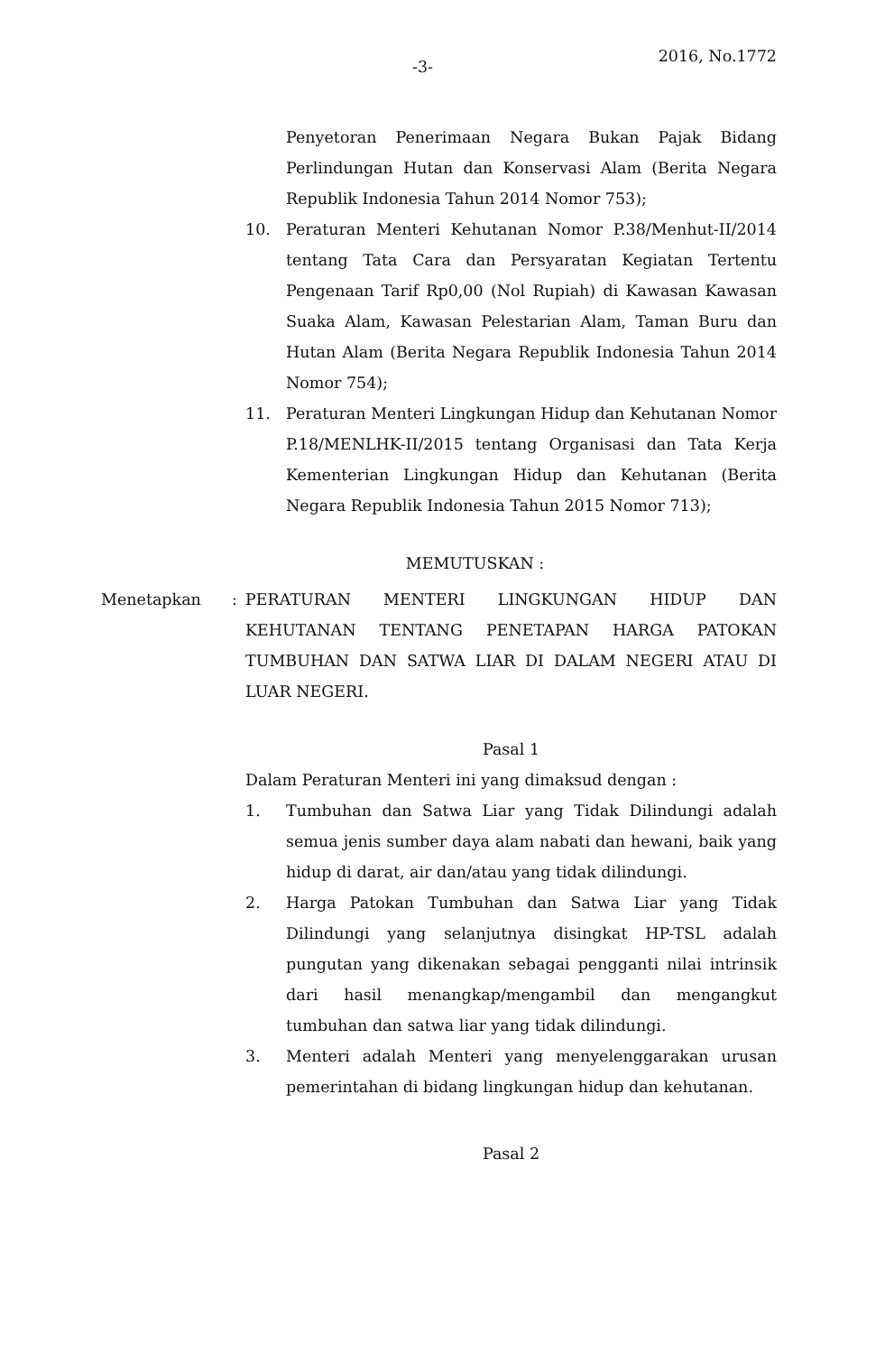-3- 2016, No.1772
Penyetoran Penerimaan Negara Bukan Pajak Bidang Perlindungan Hutan dan Konservasi Alam (Berita Negara Republik Indonesia Tahun 2014 Nomor 753);
10. Peraturan Menteri Kehutanan Nomor P.38/Menhut-II/2014 tentang Tata Cara dan Persyaratan Kegiatan Tertentu Pengenaan Tarif Rp0,00 (Nol Rupiah) di Kawasan Kawasan Suaka Alam, Kawasan Pelestarian Alam, Taman Buru dan Hutan Alam (Berita Negara Republik Indonesia Tahun 2014 Nomor 754);
11. Peraturan Menteri Lingkungan Hidup dan Kehutanan Nomor P.18/MENLHK-II/2015 tentang Organisasi dan Tata Kerja Kementerian Lingkungan Hidup dan Kehutanan (Berita Negara Republik Indonesia Tahun 2015 Nomor 713);
MEMUTUSKAN :
Menetapkan: PERATURAN MENTERI LINGKUNGAN HIDUP DAN KEHUTANAN TENTANG PENETAPAN HARGA PATOKAN TUMBUHAN DAN SATWA LIAR DI DALAM NEGERI ATAU DI LUAR NEGERI.
Pasal 1
Dalam Peraturan Menteri ini yang dimaksud dengan :
1. Tumbuhan dan Satwa Liar yang Tidak Dilindungi adalah semua jenis sumber daya alam nabati dan hewani, baik yang hidup di darat, air dan/atau yang tidak dilindungi.
2. Harga Patokan Tumbuhan dan Satwa Liar yang Tidak Dilindungi yang selanjutnya disingkat HP-TSL adalah pungutan yang dikenakan sebagai pengganti nilai intrinsik dari hasil menangkap/mengambil dan mengangkut tumbuhan dan satwa liar yang tidak dilindungi.
3. Menteri adalah Menteri yang menyelenggarakan urusan pemerintahan di bidang lingkungan hidup dan kehutanan.
Pasal 2